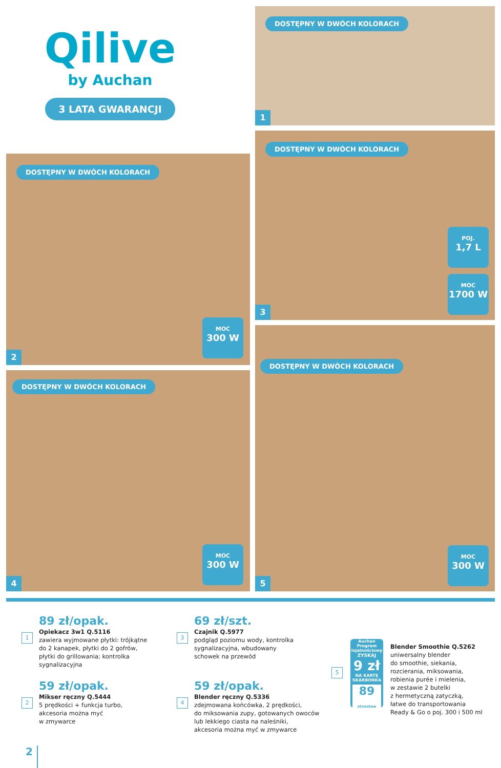Qilive
by Auchan
3 LATA GWARANCJI
DOSTĘPNY W DWÓCH KOLORACH
1
DOSTĘPNY W DWÓCH KOLORACH
POJ.
1,7 L
MOC
1700 W
3
DOSTĘPNY W DWÓCH KOLORACH
MOC
300 W
2
DOSTĘPNY W DWÓCH KOLORACH
MOC
300 W
5
DOSTĘPNY W DWÓCH KOLORACH
MOC
300 W
4
1
89 zł/opak.
Opiekacz 3w1 Q.5116
zawiera wyjmowane płytki: trójkątne
do 2 kanapek, płytki do 2 gofrów,
płytki do grillowania; kontrolka
sygnalizacyjna
2
59 zł/opak.
Mikser ręczny Q.5444
5 prędkości + funkcja turbo,
akcesoria można myć
w zmywarce
3
69 zł/szt.
Czajnik Q.5977
podgląd poziomu wody, kontrolka
sygnalizacyjna, wbudowany
schowek na przewód
4
59 zł/opak.
Blender ręczny Q.5336
zdejmowana końcówka, 2 prędkości,
do miksowania zupy, gotowanych owoców
lub lekkiego ciasta na naleśniki,
akcesoria można myć w zmywarce
5
Auchan
Program lojalnościowy
ZYSKAJ
9 zł
NA KARTĘ SKARBONKA
89 zł/zestaw
Blender Smoothie Q.5262
uniwersalny blender
do smoothie, siekania,
rozcierania, miksowania,
robienia purée i mielenia,
w zestawie 2 butelki
z hermetyczną zatyczką,
łatwe do transportowania
Ready & Go o poj. 300 i 500 ml
2